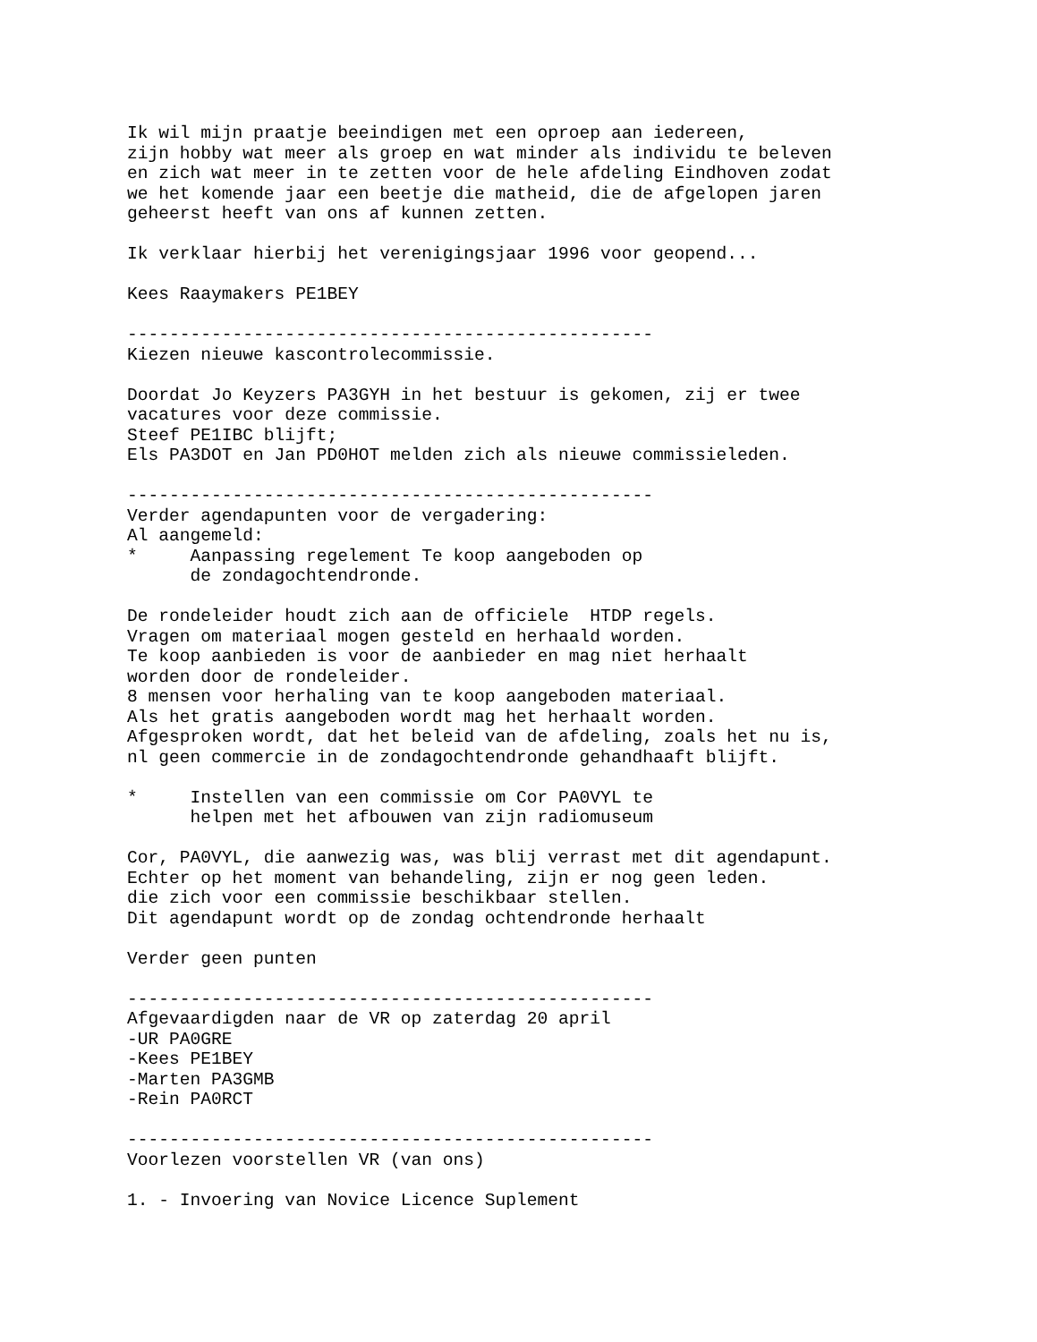Ik wil mijn praatje beeindigen met een oproep aan iedereen,
zijn hobby wat meer als groep en wat minder als individu te beleven
en zich wat meer in te zetten voor de hele afdeling Eindhoven zodat
we het komende jaar een beetje die matheid, die de afgelopen jaren
geheerst heeft van ons af kunnen zetten.

Ik verklaar hierbij het verenigingsjaar 1996 voor geopend...

Kees Raaymakers PE1BEY

--------------------------------------------------
Kiezen nieuwe kascontrolecommissie.

Doordat Jo Keyzers PA3GYH in het bestuur is gekomen, zij er twee
vacatures voor deze commissie.
Steef PE1IBC blijft;
Els PA3DOT en Jan PD0HOT melden zich als nieuwe commissieleden.

--------------------------------------------------
Verder agendapunten voor de vergadering:
Al aangemeld:
*     Aanpassing regelement Te koop aangeboden op
      de zondagochtendronde.

De rondeleider houdt zich aan de officiele  HTDP regels.
Vragen om materiaal mogen gesteld en herhaald worden.
Te koop aanbieden is voor de aanbieder en mag niet herhaalt
worden door de rondeleider.
8 mensen voor herhaling van te koop aangeboden materiaal.
Als het gratis aangeboden wordt mag het herhaalt worden.
Afgesproken wordt, dat het beleid van de afdeling, zoals het nu is,
nl geen commercie in de zondagochtendronde gehandhaaft blijft.

*     Instellen van een commissie om Cor PA0VYL te
      helpen met het afbouwen van zijn radiomuseum

Cor, PA0VYL, die aanwezig was, was blij verrast met dit agendapunt.
Echter op het moment van behandeling, zijn er nog geen leden.
die zich voor een commissie beschikbaar stellen.
Dit agendapunt wordt op de zondag ochtendronde herhaalt

Verder geen punten

--------------------------------------------------
Afgevaardigden naar de VR op zaterdag 20 april
-UR PA0GRE
-Kees PE1BEY
-Marten PA3GMB
-Rein PA0RCT

--------------------------------------------------
Voorlezen voorstellen VR (van ons)

1. - Invoering van Novice Licence Suplement